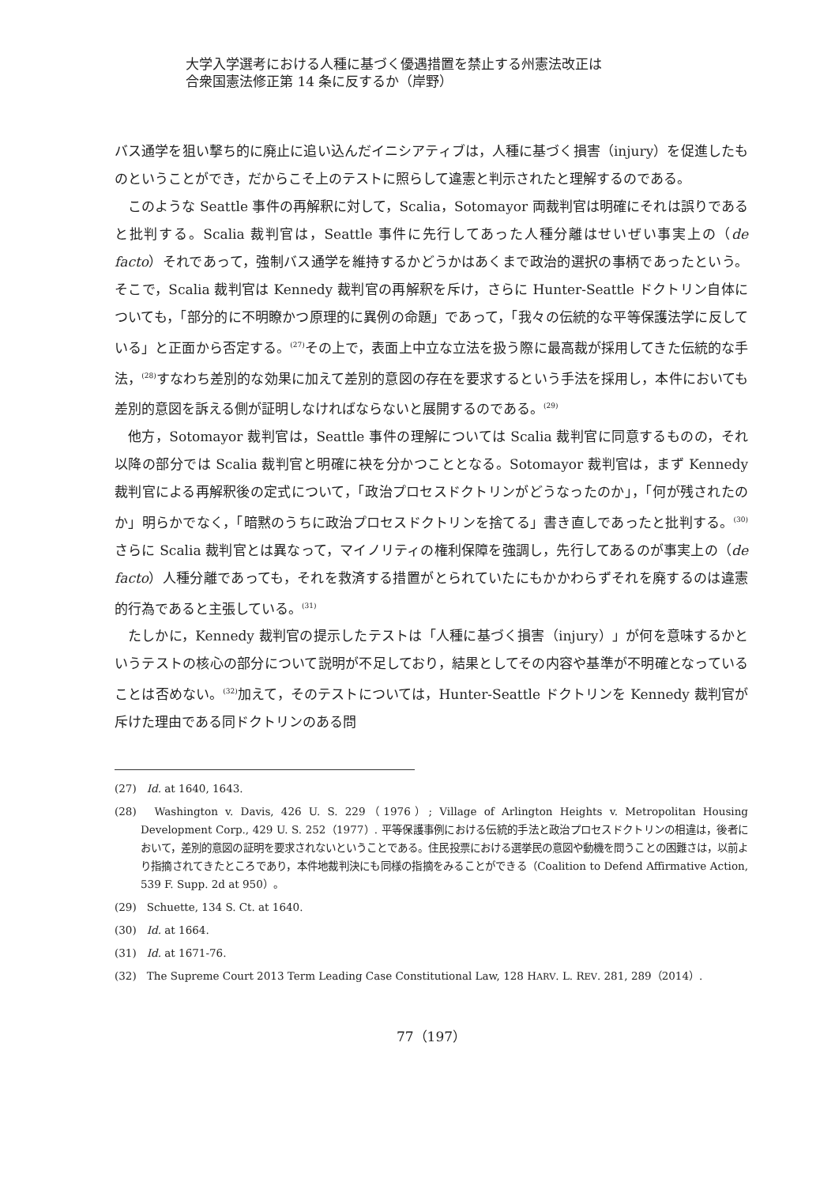大学入学選考における人種に基づく優遇措置を禁止する州憲法改正は
合衆国憲法修正第 14 条に反するか（岸野）
バス通学を狙い撃ち的に廃止に追い込んだイニシアティブは，人種に基づく損害（injury）を促進したものということができ，だからこそ上のテストに照らして違憲と判示されたと理解するのである。
このような Seattle 事件の再解釈に対して，Scalia，Sotomayor 両裁判官は明確にそれは誤りであると批判する。Scalia 裁判官は，Seattle 事件に先行してあった人種分離はせいぜい事実上の（de facto）それであって，強制バス通学を維持するかどうかはあくまで政治的選択の事柄であったという。そこで，Scalia 裁判官は Kennedy 裁判官の再解釈を斥け，さらに Hunter-Seattle ドクトリン自体についても，「部分的に不明瞭かつ原理的に異例の命題」であって，「我々の伝統的な平等保護法学に反している」と正面から否定する。<sup>(27)</sup>その上で，表面上中立な立法を扱う際に最高裁が採用してきた伝統的な手法，<sup>(28)</sup>すなわち差別的な効果に加えて差別的意図の存在を要求するという手法を採用し，本件においても差別的意図を訴える側が証明しなければならないと展開するのである。<sup>(29)</sup>
他方，Sotomayor 裁判官は，Seattle 事件の理解については Scalia 裁判官に同意するものの，それ以降の部分では Scalia 裁判官と明確に袂を分かつこととなる。Sotomayor 裁判官は，まず Kennedy 裁判官による再解釈後の定式について，「政治プロセスドクトリンがどうなったのか」，「何が残されたのか」明らかでなく，「暗黙のうちに政治プロセスドクトリンを捨てる」書き直しであったと批判する。<sup>(30)</sup>さらに Scalia 裁判官とは異なって，マイノリティの権利保障を強調し，先行してあるのが事実上の（de facto）人種分離であっても，それを救済する措置がとられていたにもかかわらずそれを廃するのは違憲的行為であると主張している。<sup>(31)</sup>
たしかに，Kennedy 裁判官の提示したテストは「人種に基づく損害（injury）」が何を意味するかというテストの核心の部分について説明が不足しており，結果としてその内容や基準が不明確となっていることは否めない。<sup>(32)</sup>加えて，そのテストについては，Hunter-Seattle ドクトリンを Kennedy 裁判官が斥けた理由である同ドクトリンのある問
(27)　Id. at 1640, 1643.
(28)　Washington v. Davis, 426 U. S. 229（1976）; Village of Arlington Heights v. Metropolitan Housing Development Corp., 429 U. S. 252（1977）. 平等保護事例における伝統的手法と政治プロセスドクトリンの相違は，後者において，差別的意図の証明を要求されないということである。住民投票における選挙民の意図や動機を問うことの困難さは，以前より指摘されてきたところであり，本件地裁判決にも同様の指摘をみることができる（Coalition to Defend Affirmative Action, 539 F. Supp. 2d at 950）。
(29)　Schuette, 134 S. Ct. at 1640.
(30)　Id. at 1664.
(31)　Id. at 1671-76.
(32)　The Supreme Court 2013 Term Leading Case Constitutional Law, 128 HARV. L. REV. 281, 289（2014）.
77（197）